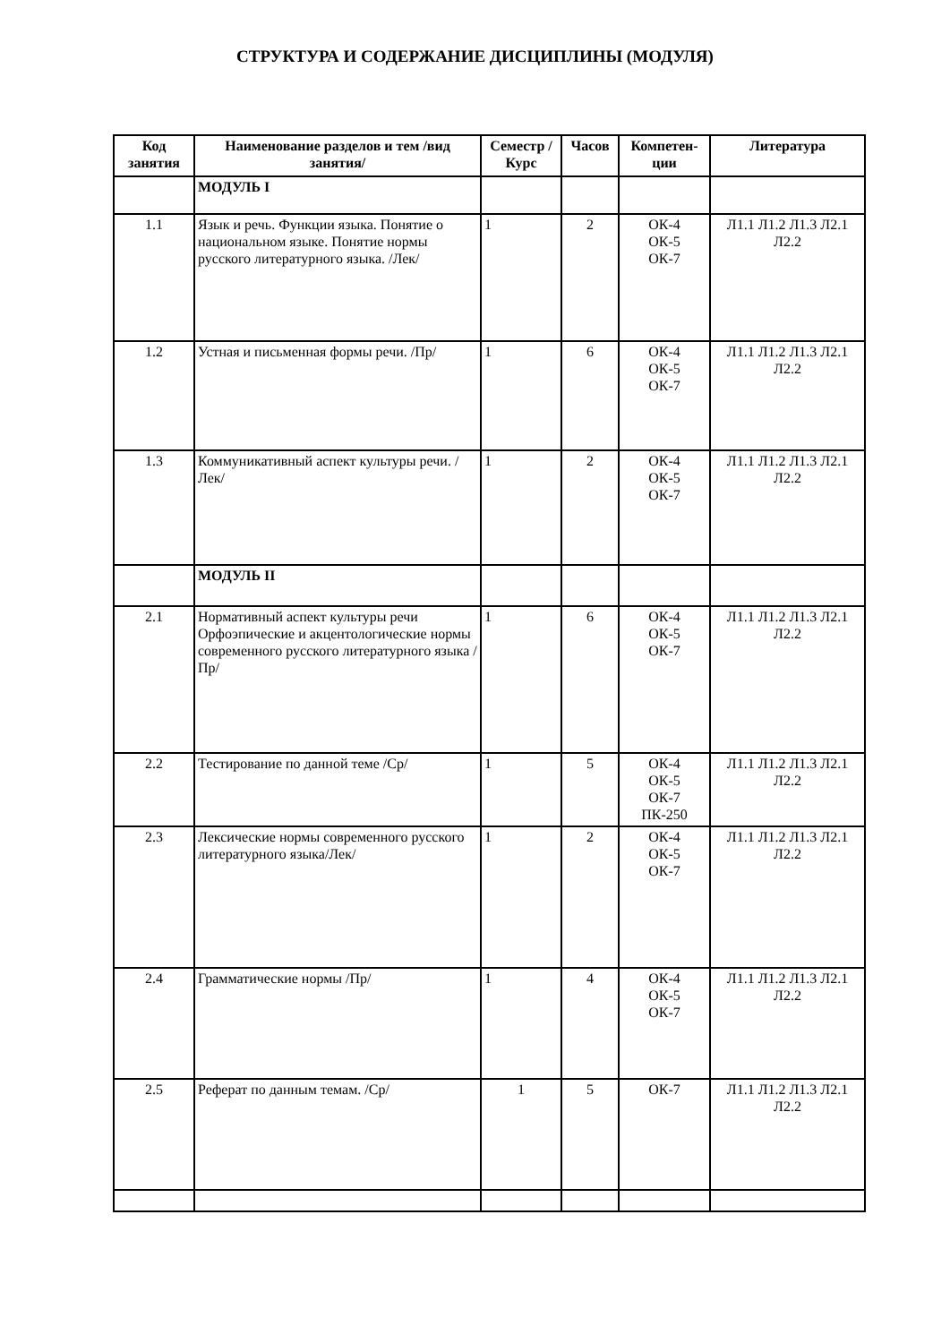СТРУКТУРА И СОДЕРЖАНИЕ ДИСЦИПЛИНЫ (МОДУЛЯ)
| Код занятия | Наименование разделов и тем /вид занятия/ | Семестр / Курс | Часов | Компетен-ции | Литература |
| --- | --- | --- | --- | --- | --- |
| | МОДУЛЬ I | | | | |
| 1.1 | Язык и речь. Функции языка. Понятие о национальном языке. Понятие нормы русского литературного языка. /Лек/ | 1 | 2 | ОК-4 ОК-5 ОК-7 | Л1.1 Л1.2 Л1.3 Л2.1 Л2.2 |
| 1.2 | Устная и письменная формы речи. /Пр/ | 1 | 6 | ОК-4 ОК-5 ОК-7 | Л1.1 Л1.2 Л1.3 Л2.1 Л2.2 |
| 1.3 | Коммуникативный аспект культуры речи. /Лек/ | 1 | 2 | ОК-4 ОК-5 ОК-7 | Л1.1 Л1.2 Л1.3 Л2.1 Л2.2 |
| | МОДУЛЬ II | | | | |
| 2.1 | Нормативный аспект культуры речи Орфоэпические и акцентологические нормы современного русского литературного языка /Пр/ | 1 | 6 | ОК-4 ОК-5 ОК-7 | Л1.1 Л1.2 Л1.3 Л2.1 Л2.2 |
| 2.2 | Тестирование по данной теме /Ср/ | 1 | 5 | ОК-4 ОК-5 ОК-7 ПК-250 | Л1.1 Л1.2 Л1.3 Л2.1 Л2.2 |
| 2.3 | Лексические нормы современного русского литературного языка/Лек/ | 1 | 2 | ОК-4 ОК-5 ОК-7 | Л1.1 Л1.2 Л1.3 Л2.1 Л2.2 |
| 2.4 | Грамматические нормы /Пр/ | 1 | 4 | ОК-4 ОК-5 ОК-7 | Л1.1 Л1.2 Л1.3 Л2.1 Л2.2 |
| 2.5 | Реферат по данным темам. /Ср/ | 1 | 5 | ОК-7 | Л1.1 Л1.2 Л1.3 Л2.1 Л2.2 |